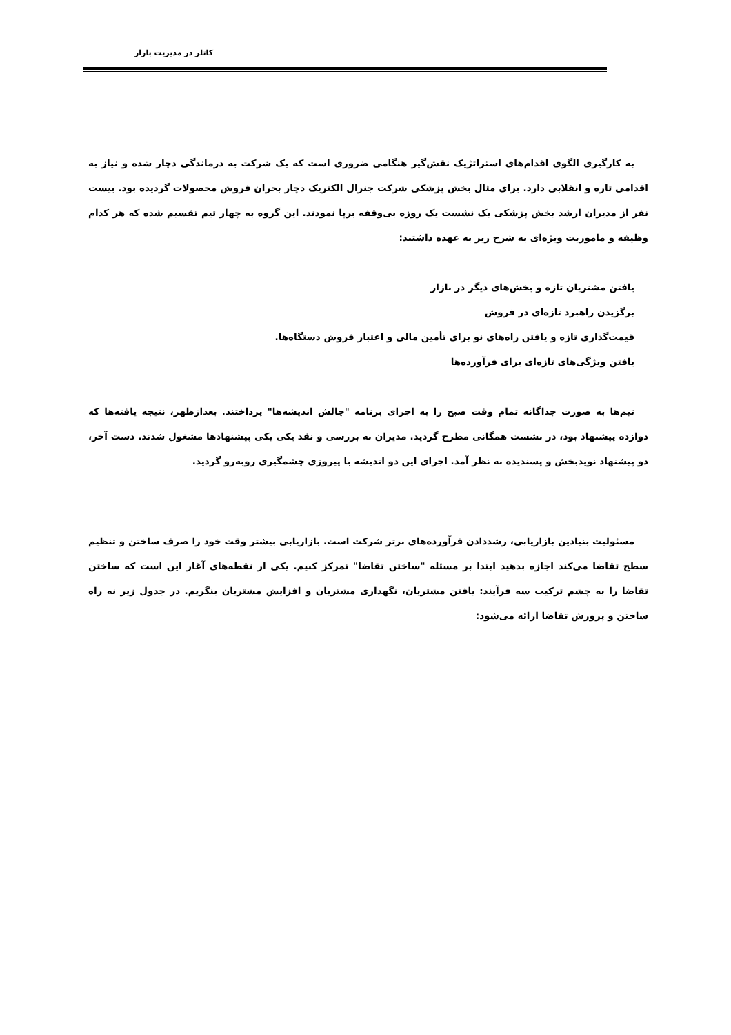کاتلر در مدیریت بازار
به کارگیری الگوی اقدام‌های استراتژیک نقش‌گیر هنگامی ضروری است که یک شرکت به درماندگی دچار شده و نیاز به اقدامی تازه و انقلابی دارد. برای مثال بخش پزشکی شرکت جنرال الکتریک دچار بحران فروش محصولات گردیده بود. بیست نفر از مدیران ارشد بخش پزشکی یک نشست یک روزه بی‌وقفه برپا نمودند. این گروه به چهار تیم تقسیم شده که هر کدام وظیفه و ماموریت ویژه‌ای به شرح زیر به عهده داشتند:
یافتن مشتریان تازه و بخش‌های دیگر در بازار
برگزیدن راهبرد تازه‌ای در فروش
قیمت‌گذاری تازه و یافتن راه‌های نو برای تأمین مالی و اعتبار فروش دستگاه‌ها.
یافتن ویژگی‌های تازه‌ای برای فرآورده‌ها
تیم‌ها به صورت جداگانه تمام وقت صبح را به اجرای برنامه "چالش اندیشه‌ها" پرداختند. بعدازظهر، نتیجه یافته‌ها که دوازده پیشنهاد بود، در نشست همگانی مطرح گردید. مدیران به بررسی و نقد یکی یکی پیشنهادها مشغول شدند. دست آخر، دو پیشنهاد نویدبخش و پسندیده به نظر آمد. اجرای این دو اندیشه با پیروزی چشمگیری روبه‌رو گردید.
مسئولیت بنیادین بازاریابی، رشددادن فرآورده‌های برتر شرکت است. بازاریابی بیشتر وقت خود را صرف ساختن و تنظیم سطح تقاضا می‌کند اجازه بدهید ابتدا بر مسئله "ساختن تقاضا" تمرکز کنیم. یکی از نقطه‌های آغاز این است که ساختن تقاضا را به چشم ترکیب سه فرآیند: یافتن مشتریان، نگهداری مشتریان و افزایش مشتریان بنگریم. در جدول زیر نه راه ساختن و پرورش تقاضا ارائه می‌شود: